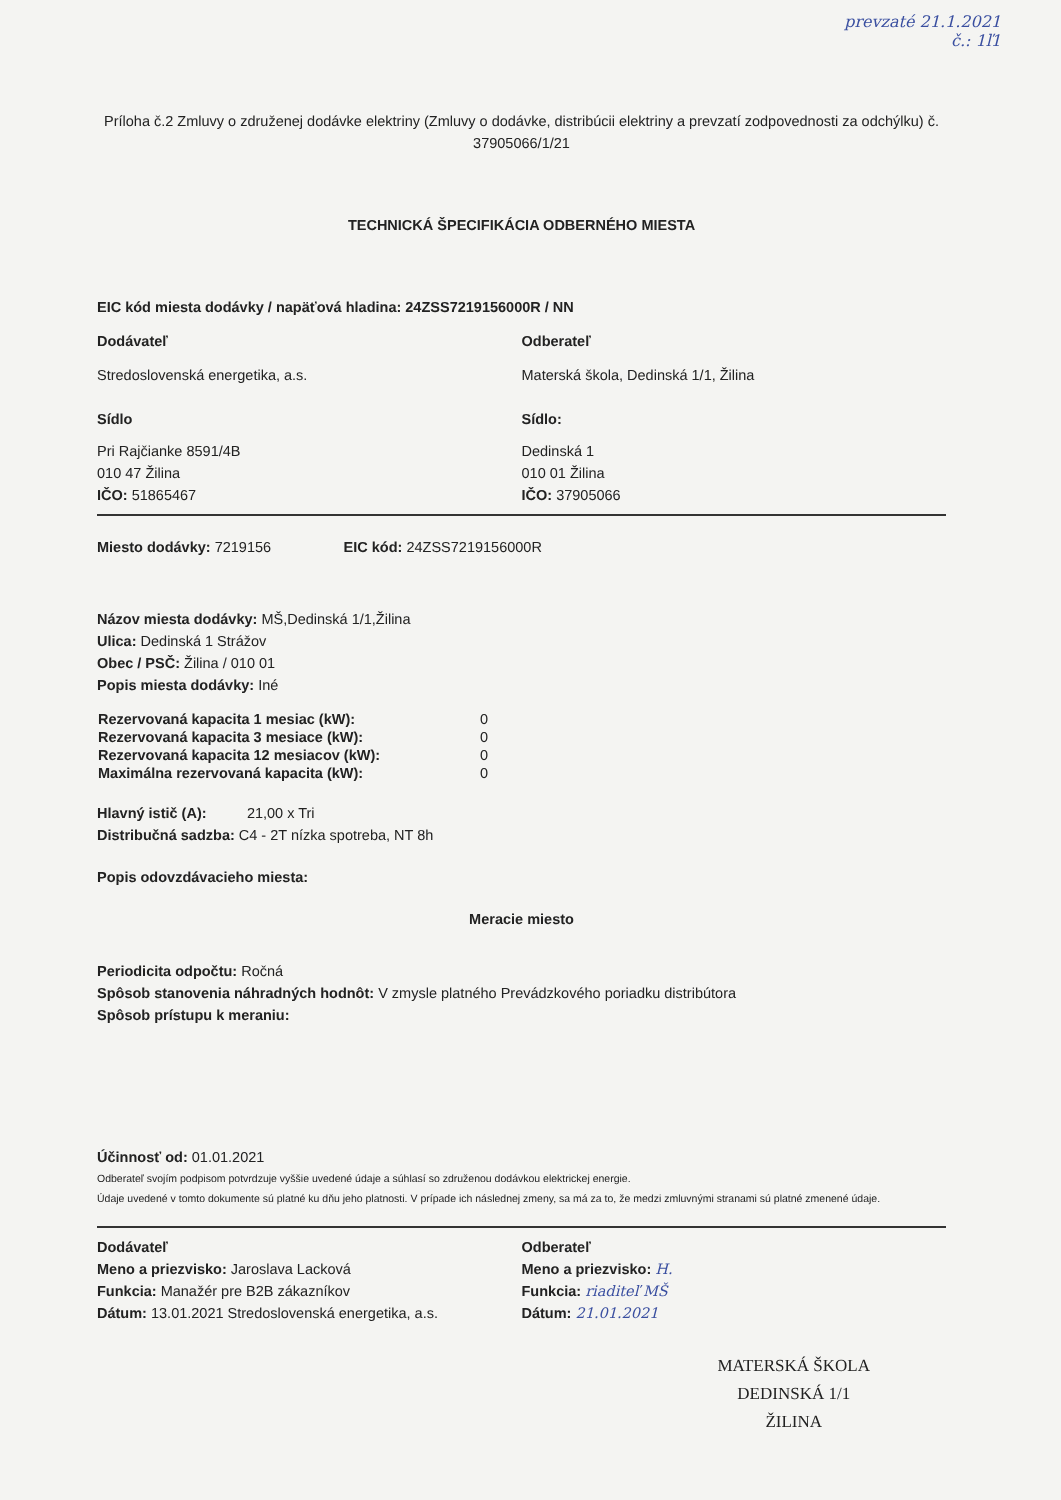prevzaté 21.1.2021
č.: 1ľ1
Príloha č.2 Zmluvy o združenej dodávke elektriny (Zmluvy o dodávke, distribúcii elektriny a prevzatí zodpovednosti za odchýlku) č. 37905066/1/21
TECHNICKÁ ŠPECIFIKÁCIA ODBERNÉHO MIESTA
EIC kód miesta dodávky / napäťová hladina: 24ZSS7219156000R / NN
Dodávateľ
Stredoslovenská energetika, a.s.
Sídlo
Pri Rajčianke 8591/4B
010 47 Žilina
IČO: 51865467
Odberateľ
Materská škola, Dedinská 1/1, Žilina
Sídlo:
Dedinská 1
010 01 Žilina
IČO: 37905066
Miesto dodávky: 7219156 EIC kód: 24ZSS7219156000R
Názov miesta dodávky: MŠ,Dedinská 1/1,Žilina
Ulica: Dedinská 1 Strážov
Obec / PSČ: Žilina / 010 01
Popis miesta dodávky: Iné
| Rezervovaná kapacita 1 mesiac (kW): | 0 |
| Rezervovaná kapacita 3 mesiace (kW): | 0 |
| Rezervovaná kapacita 12 mesiacov (kW): | 0 |
| Maximálna rezervovaná kapacita (kW): | 0 |
Hlavný istič (A): 21,00 x Tri
Distribučná sadzba: C4 - 2T nízka spotreba, NT 8h
Popis odovzdávacieho miesta:
Meracie miesto
Periodicita odpočtu: Ročná
Spôsob stanovenia náhradných hodnôt: V zmysle platného Prevádzkového poriadku distribútora
Spôsob prístupu k meraniu:
Účinnosť od: 01.01.2021
Odberateľ svojím podpisom potvrdzuje vyššie uvedené údaje a súhlasí so združenou dodávkou elektrickej energie.
Údaje uvedené v tomto dokumente sú platné ku dňu jeho platnosti. V prípade ich následnej zmeny, sa má za to, že medzi zmluvnými stranami sú platné zmenené údaje.
Dodávateľ
Meno a priezvisko: Jaroslava Lacková
Funkcia: Manažér pre B2B zákazníkov
Dátum: 13.01.2021 Stredoslovenská energetika, a.s.
Odberateľ
Meno a priezvisko: H.
Funkcia: riaditeľ MŠ
Dátum: 21.01.2021
MATERSKÁ ŠKOLA
DEDINSKÁ 1/1
ŽILINA